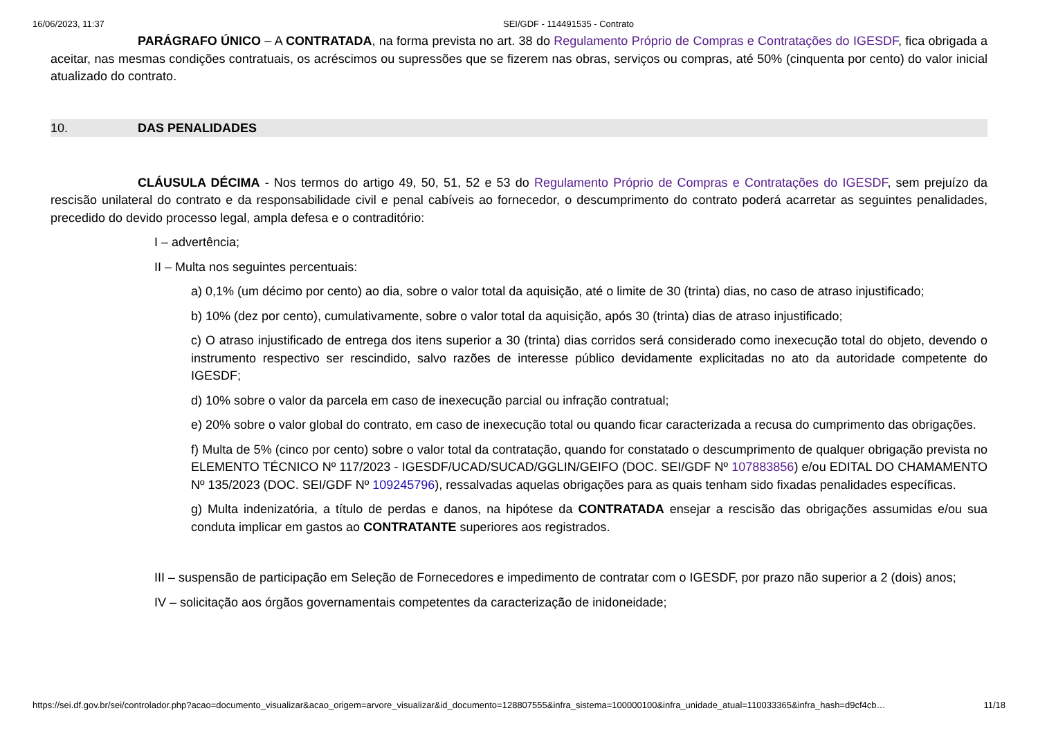16/06/2023, 11:37 SEI/GDF - 114491535 - Contrato
PARÁGRAFO ÚNICO – A CONTRATADA, na forma prevista no art. 38 do Regulamento Próprio de Compras e Contratações do IGESDF, fica obrigada a aceitar, nas mesmas condições contratuais, os acréscimos ou supressões que se fizerem nas obras, serviços ou compras, até 50% (cinquenta por cento) do valor inicial atualizado do contrato.
10. DAS PENALIDADES
CLÁUSULA DÉCIMA - Nos termos do artigo 49, 50, 51, 52 e 53 do Regulamento Próprio de Compras e Contratações do IGESDF, sem prejuízo da rescisão unilateral do contrato e da responsabilidade civil e penal cabíveis ao fornecedor, o descumprimento do contrato poderá acarretar as seguintes penalidades, precedido do devido processo legal, ampla defesa e o contraditório:
I – advertência;
II – Multa nos seguintes percentuais:
a) 0,1% (um décimo por cento) ao dia, sobre o valor total da aquisição, até o limite de 30 (trinta) dias, no caso de atraso injustificado;
b) 10% (dez por cento), cumulativamente, sobre o valor total da aquisição, após 30 (trinta) dias de atraso injustificado;
c) O atraso injustificado de entrega dos itens superior a 30 (trinta) dias corridos será considerado como inexecução total do objeto, devendo o instrumento respectivo ser rescindido, salvo razões de interesse público devidamente explicitadas no ato da autoridade competente do IGESDF;
d) 10% sobre o valor da parcela em caso de inexecução parcial ou infração contratual;
e) 20% sobre o valor global do contrato, em caso de inexecução total ou quando ficar caracterizada a recusa do cumprimento das obrigações.
f) Multa de 5% (cinco por cento) sobre o valor total da contratação, quando for constatado o descumprimento de qualquer obrigação prevista no ELEMENTO TÉCNICO Nº 117/2023 - IGESDF/UCAD/SUCAD/GGLIN/GEIFO (DOC. SEI/GDF Nº 107883856) e/ou EDITAL DO CHAMAMENTO Nº 135/2023 (DOC. SEI/GDF Nº 109245796), ressalvadas aquelas obrigações para as quais tenham sido fixadas penalidades específicas.
g) Multa indenizatória, a título de perdas e danos, na hipótese da CONTRATADA ensejar a rescisão das obrigações assumidas e/ou sua conduta implicar em gastos ao CONTRATANTE superiores aos registrados.
III – suspensão de participação em Seleção de Fornecedores e impedimento de contratar com o IGESDF, por prazo não superior a 2 (dois) anos;
IV – solicitação aos órgãos governamentais competentes da caracterização de inidoneidade;
https://sei.df.gov.br/sei/controlador.php?acao=documento_visualizar&acao_origem=arvore_visualizar&id_documento=128807555&infra_sistema=100000100&infra_unidade_atual=110033365&infra_hash=d9cf4cb… 11/18